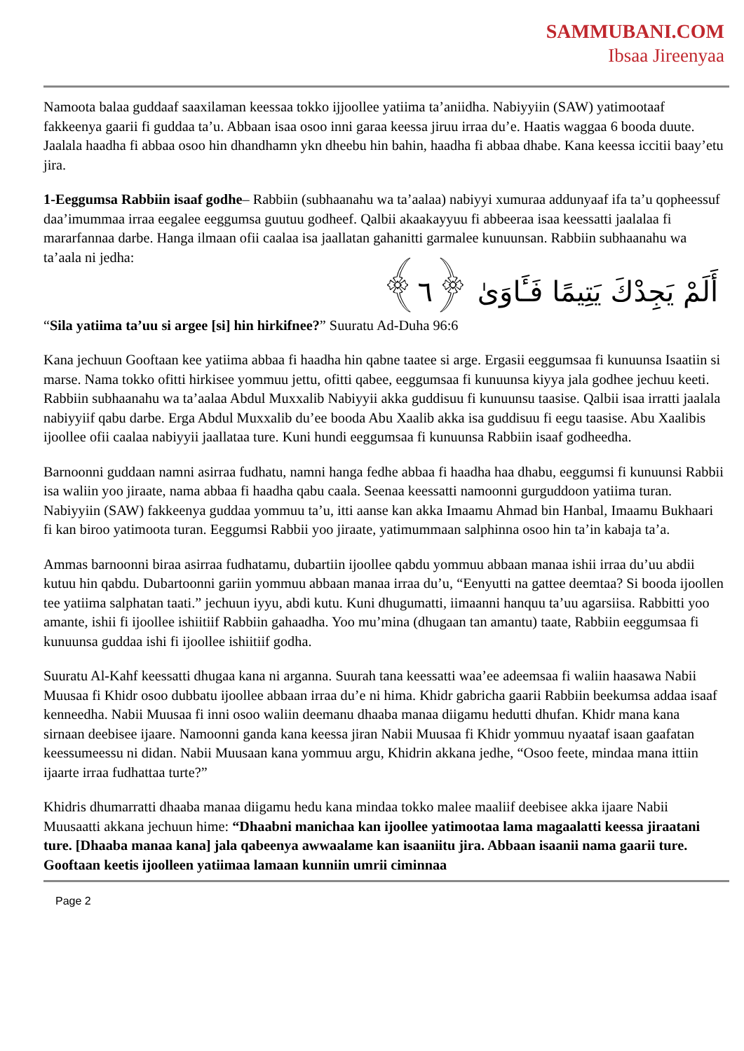SAMMUBANI.COM
Ibsaa Jireenyaa
Namoota balaa guddaaf saaxilaman keessaa tokko ijjoollee yatiima ta’aniidha. Nabiyyiin (SAW) yatimootaaf fakkeenya gaarii fi guddaa ta’u. Abbaan isaa osoo inni garaa keessa jiruu irraa du’e. Haatis waggaa 6 booda duute. Jaalala haadha fi abbaa osoo hin dhandhamn ykn dheebu hin bahin, haadha fi abbaa dhabe. Kana keessa iccitii baay’etu jira.
1-Eeggumsa Rabbiin isaaf godhe– Rabbiin (subhaanahu wa ta’aalaa) nabiyyi xumuraa addunyaaf ifa ta’u qopheessuf daa’imummaa irraa eegalee eeggumsa guutuu godheef. Qalbii akaakayyuu fi abbeeraa isaa keessatti jaalalaa fi mararfannaa darbe. Hanga ilmaan ofii caalaa isa jaallatan gahanitti garmalee kunuunsan. Rabbiin subhaanahu wa ta’aala ni jedha:
أَلَمْ يَجِدْكَ يَتِيمًا فَـَٔاوَىٰ ﴿٦﴾
“Sila yatiima ta’uu si argee [si] hin hirkifnee?” Suuratu Ad-Duha 96:6
Kana jechuun Gooftaan kee yatiima abbaa fi haadha hin qabne taatee si arge. Ergasii eeggumsaa fi kunuunsa Isaatiin si marse. Nama tokko ofitti hirkisee yommuu jettu, ofitti qabee, eeggumsaa fi kunuunsa kiyya jala godhee jechuu keeti. Rabbiin subhaanahu wa ta’aalaa Abdul Muxxalib Nabiyyii akka guddisuu fi kunuunsu taasise. Qalbii isaa irratti jaalala nabiyyiif qabu darbe. Erga Abdul Muxxalib du’ee booda Abu Xaalib akka isa guddisuu fi eegu taasise. Abu Xaalibis ijoollee ofii caalaa nabiyyii jaallataa ture. Kuni hundi eeggumsaa fi kunuunsa Rabbiin isaaf godheedha.
Barnoonni guddaan namni asirraa fudhatu, namni hanga fedhe abbaa fi haadha haa dhabu, eeggumsi fi kunuunsi Rabbii isa waliin yoo jiraate, nama abbaa fi haadha qabu caala. Seenaa keessatti namoonni gurguddoon yatiima turan. Nabiyyiin (SAW) fakkeenya guddaa yommuu ta’u, itti aanse kan akka Imaamu Ahmad bin Hanbal, Imaamu Bukhaari fi kan biroo yatimoota turan. Eeggumsi Rabbii yoo jiraate, yatimummaan salphinna osoo hin ta’in kabaja ta’a.
Ammas barnoonni biraa asirraa fudhatamu, dubartiin ijoollee qabdu yommuu abbaan manaa ishii irraa du’uu abdii kutuu hin qabdu. Dubartoonni gariin yommuu abbaan manaa irraa du’u, “Eenyutti na gattee deemtaa? Si booda ijoollen tee yatiima salphatan taati.” jechuun iyyu, abdi kutu. Kuni dhugumatti, iimaanni hanquu ta’uu agarsiisa. Rabbitti yoo amante, ishii fi ijoollee ishiitiif Rabbiin gahaadha. Yoo mu’mina (dhugaan tan amantu) taate, Rabbiin eeggumsaa fi kunuunsa guddaa ishi fi ijoollee ishiitiif godha.
Suuratu Al-Kahf keessatti dhugaa kana ni arganna. Suurah tana keessatti waa’ee adeemsaa fi waliin haasawa Nabii Muusaa fi Khidr osoo dubbatu ijoollee abbaan irraa du’e ni hima. Khidr gabricha gaarii Rabbiin beekumsa addaa isaaf kenneedha. Nabii Muusaa fi inni osoo waliin deemanu dhaaba manaa diigamu hedutti dhufan. Khidr mana kana sirnaan deebisee ijaare. Namoonni ganda kana keessa jiran Nabii Muusaa fi Khidr yommuu nyaataf isaan gaafatan keessumeessu ni didan. Nabii Muusaan kana yommuu argu, Khidrin akkana jedhe, “Osoo feete, mindaa mana ittiin ijaarte irraa fudhattaa turte?”
Khidris dhumarratti dhaaba manaa diigamu hedu kana mindaa tokko malee maaliif deebisee akka ijaare Nabii Muusaatti akkana jechuun hime: “Dhaabni manichaa kan ijoollee yatimootaa lama magaalatti keessa jiraatani ture. [Dhaaba manaa kana] jala qabeenya awwaalame kan isaaniitu jira. Abbaan isaanii nama gaarii ture. Gooftaan keetis ijoolleen yatiimaa lamaan kunniin umrii ciminnaa
Page 2